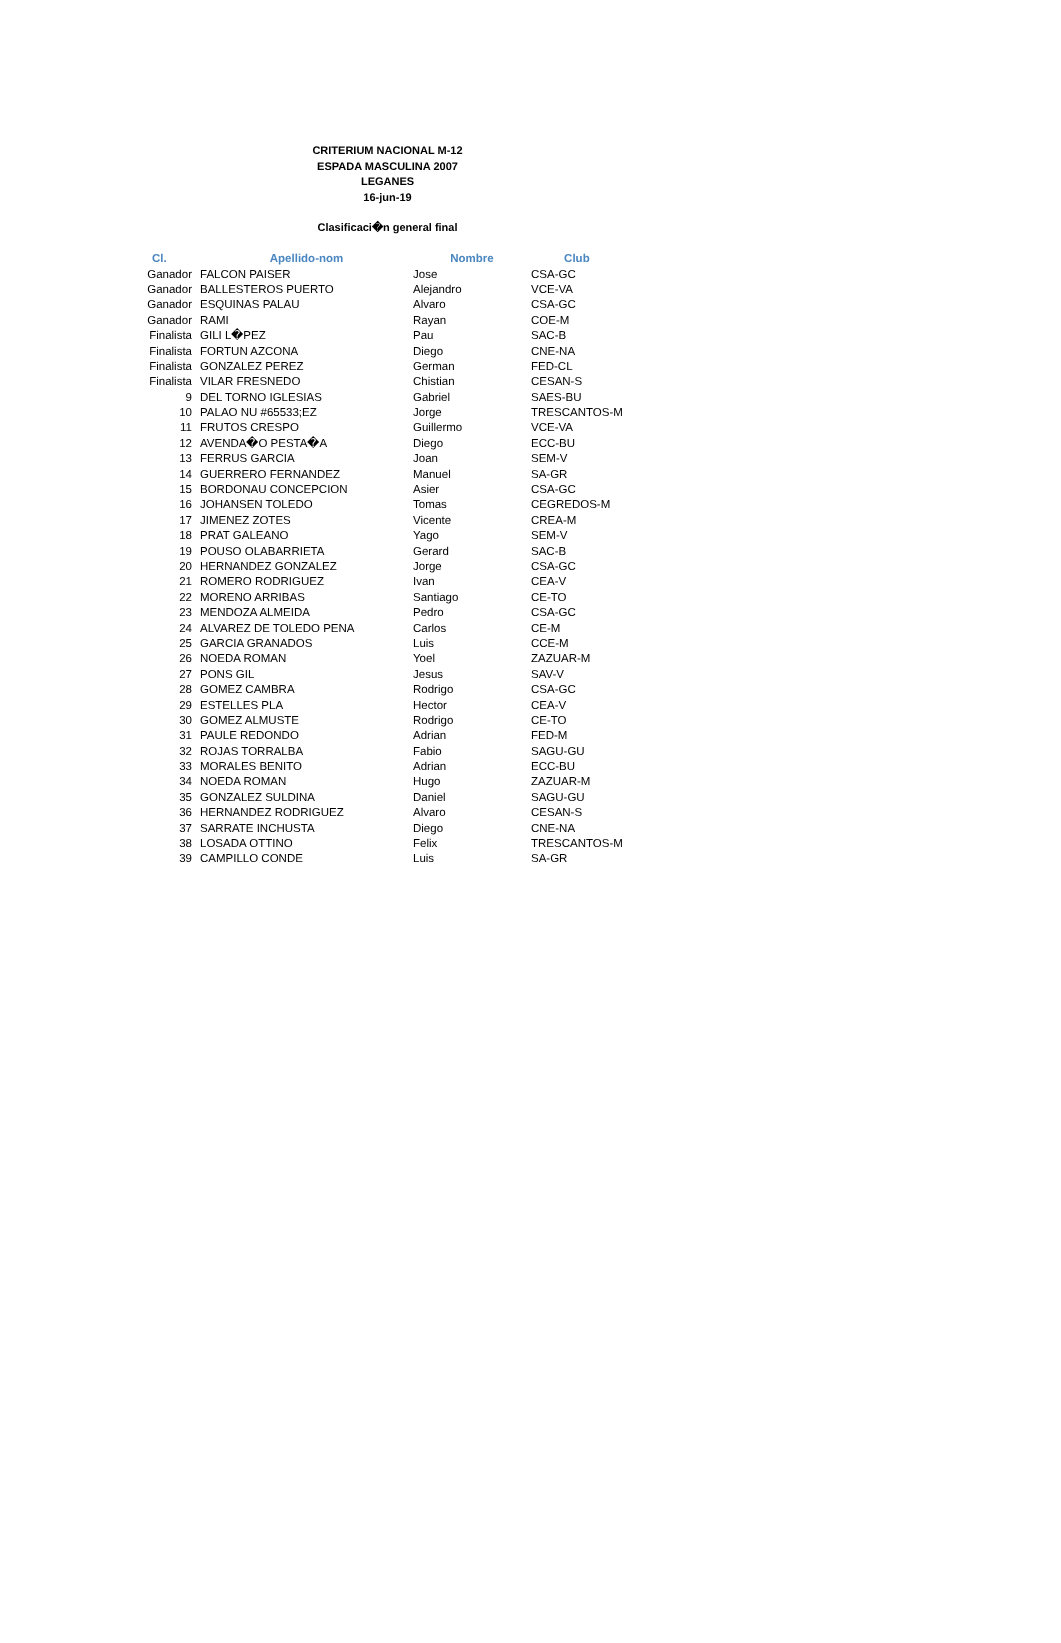CRITERIUM NACIONAL M-12
ESPADA MASCULINA 2007
LEGANES
16-jun-19
Clasificaci�n general final
| Cl. | Apellido-nom | Nombre | Club |
| --- | --- | --- | --- |
| Ganador | FALCON PAISER | Jose | CSA-GC |
| Ganador | BALLESTEROS PUERTO | Alejandro | VCE-VA |
| Ganador | ESQUINAS PALAU | Alvaro | CSA-GC |
| Ganador | RAMI | Rayan | COE-M |
| Finalista | GILI L�PEZ | Pau | SAC-B |
| Finalista | FORTUN AZCONA | Diego | CNE-NA |
| Finalista | GONZALEZ PEREZ | German | FED-CL |
| Finalista | VILAR FRESNEDO | Chistian | CESAN-S |
| 9 | DEL TORNO IGLESIAS | Gabriel | SAES-BU |
| 10 | PALAO NU #65533;EZ | Jorge | TRESCANTOS-M |
| 11 | FRUTOS CRESPO | Guillermo | VCE-VA |
| 12 | AVENDA�O PESTA�A | Diego | ECC-BU |
| 13 | FERRUS GARCIA | Joan | SEM-V |
| 14 | GUERRERO FERNANDEZ | Manuel | SA-GR |
| 15 | BORDONAU CONCEPCION | Asier | CSA-GC |
| 16 | JOHANSEN TOLEDO | Tomas | CEGREDOS-M |
| 17 | JIMENEZ ZOTES | Vicente | CREA-M |
| 18 | PRAT GALEANO | Yago | SEM-V |
| 19 | POUSO OLABARRIETA | Gerard | SAC-B |
| 20 | HERNANDEZ GONZALEZ | Jorge | CSA-GC |
| 21 | ROMERO RODRIGUEZ | Ivan | CEA-V |
| 22 | MORENO ARRIBAS | Santiago | CE-TO |
| 23 | MENDOZA ALMEIDA | Pedro | CSA-GC |
| 24 | ALVAREZ DE TOLEDO PENA | Carlos | CE-M |
| 25 | GARCIA GRANADOS | Luis | CCE-M |
| 26 | NOEDA ROMAN | Yoel | ZAZUAR-M |
| 27 | PONS GIL | Jesus | SAV-V |
| 28 | GOMEZ CAMBRA | Rodrigo | CSA-GC |
| 29 | ESTELLES PLA | Hector | CEA-V |
| 30 | GOMEZ ALMUSTE | Rodrigo | CE-TO |
| 31 | PAULE REDONDO | Adrian | FED-M |
| 32 | ROJAS TORRALBA | Fabio | SAGU-GU |
| 33 | MORALES BENITO | Adrian | ECC-BU |
| 34 | NOEDA ROMAN | Hugo | ZAZUAR-M |
| 35 | GONZALEZ SULDINA | Daniel | SAGU-GU |
| 36 | HERNANDEZ RODRIGUEZ | Alvaro | CESAN-S |
| 37 | SARRATE INCHUSTA | Diego | CNE-NA |
| 38 | LOSADA OTTINO | Felix | TRESCANTOS-M |
| 39 | CAMPILLO CONDE | Luis | SA-GR |